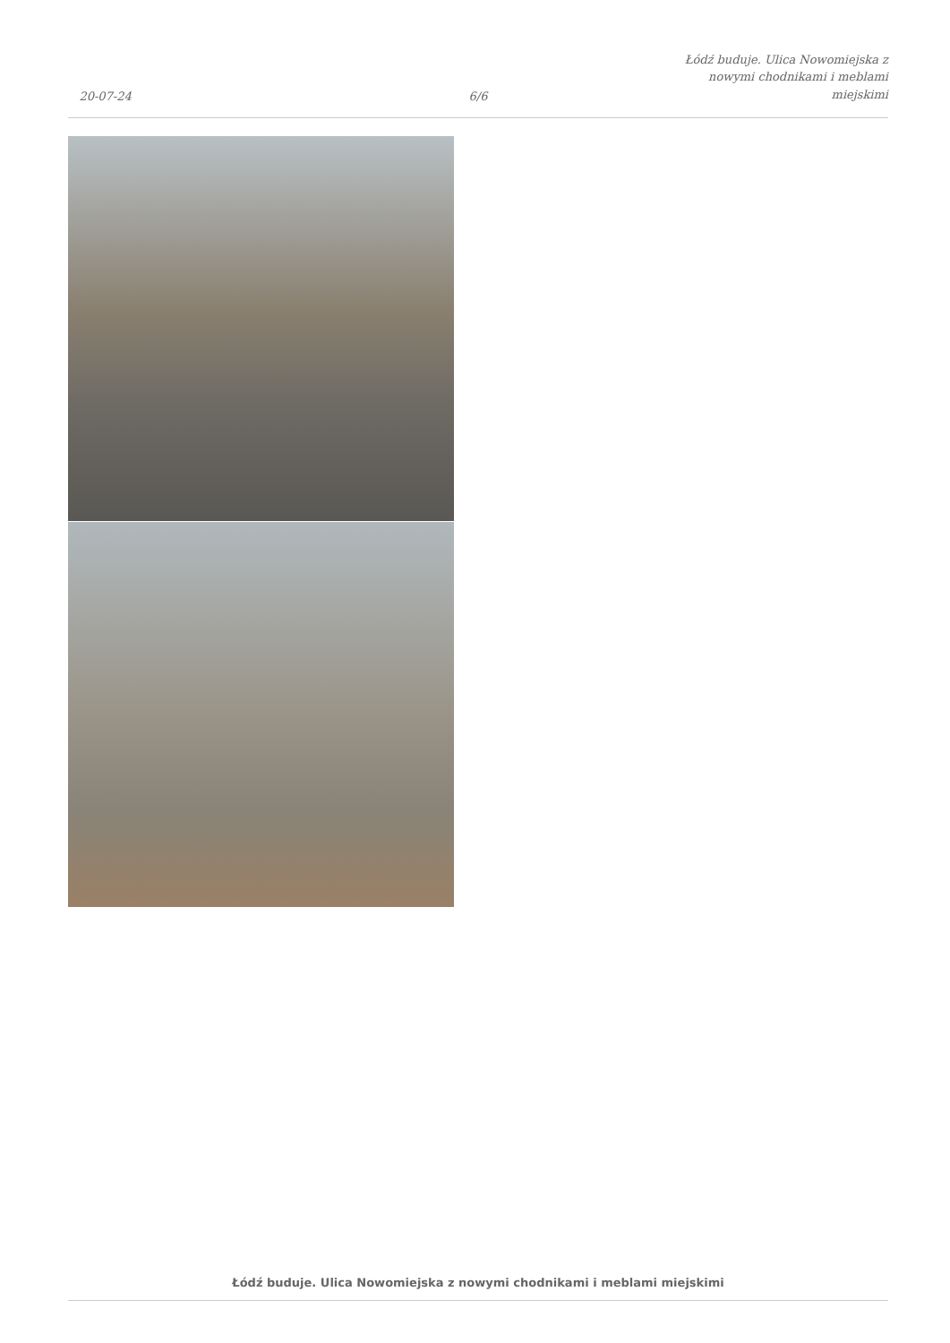20-07-24
6/6
Łódź buduje. Ulica Nowomiejska z
nowymi chodnikami i meblami
miejskimi
Łódź buduje. Ulica Nowomiejska z nowymi chodnikami i meblami miejskimi